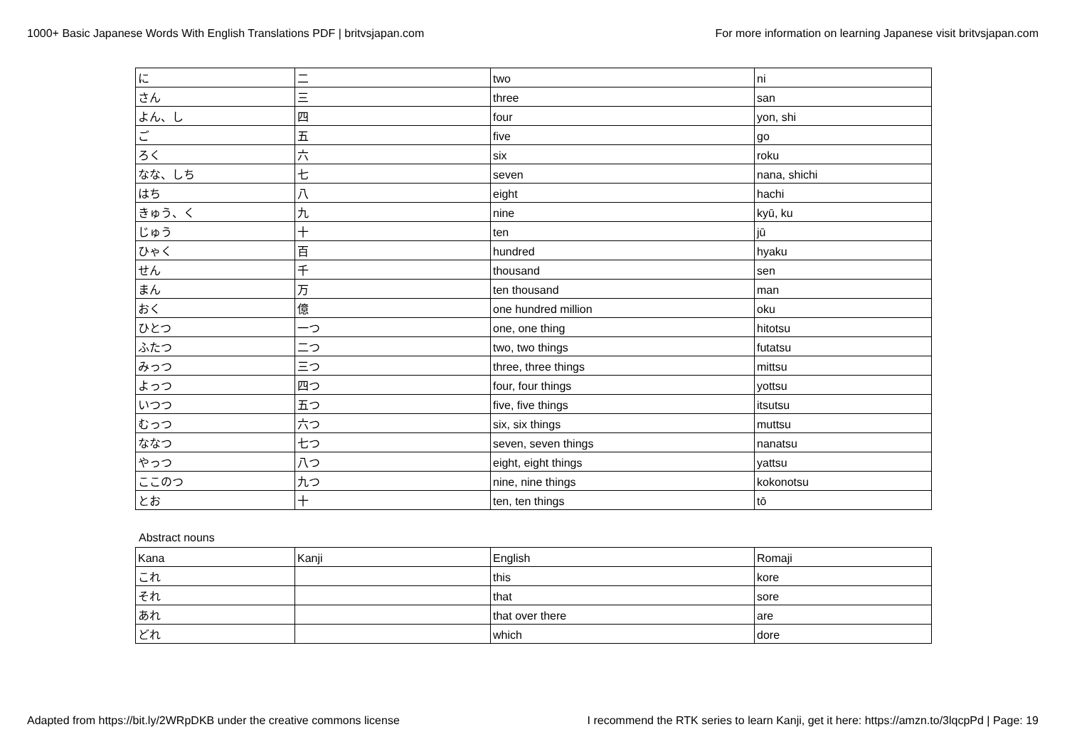1000+ Basic Japanese Words With English Translations PDF | britvsjapan.com For more information on learning Japanese visit britvsjapan.com
| に | 二 | two | ni |
| さん | 三 | three | san |
| よん、し | 四 | four | yon, shi |
| ご | 五 | five | go |
| ろく | 六 | six | roku |
| なな、しち | 七 | seven | nana, shichi |
| はち | 八 | eight | hachi |
| きゅう、く | 九 | nine | kyū, ku |
| じゅう | 十 | ten | jū |
| ひゃく | 百 | hundred | hyaku |
| せん | 千 | thousand | sen |
| まん | 万 | ten thousand | man |
| おく | 億 | one hundred million | oku |
| ひとつ | 一つ | one, one thing | hitotsu |
| ふたつ | 二つ | two, two things | futatsu |
| みっつ | 三つ | three, three things | mittsu |
| よっつ | 四つ | four, four things | yottsu |
| いつつ | 五つ | five, five things | itsutsu |
| むっつ | 六つ | six, six things | muttsu |
| ななつ | 七つ | seven, seven things | nanatsu |
| やっつ | 八つ | eight, eight things | yattsu |
| ここのつ | 九つ | nine, nine things | kokonotsu |
| とお | 十 | ten, ten things | tō |
Abstract nouns
| Kana | Kanji | English | Romaji |
| これ | | this | kore |
| それ | | that | sore |
| あれ | | that over there | are |
| どれ | | which | dore |
Adapted from https://bit.ly/2WRpDKB under the creative commons license I recommend the RTK series to learn Kanji, get it here: https://amzn.to/3lqcpPd | Page: 19